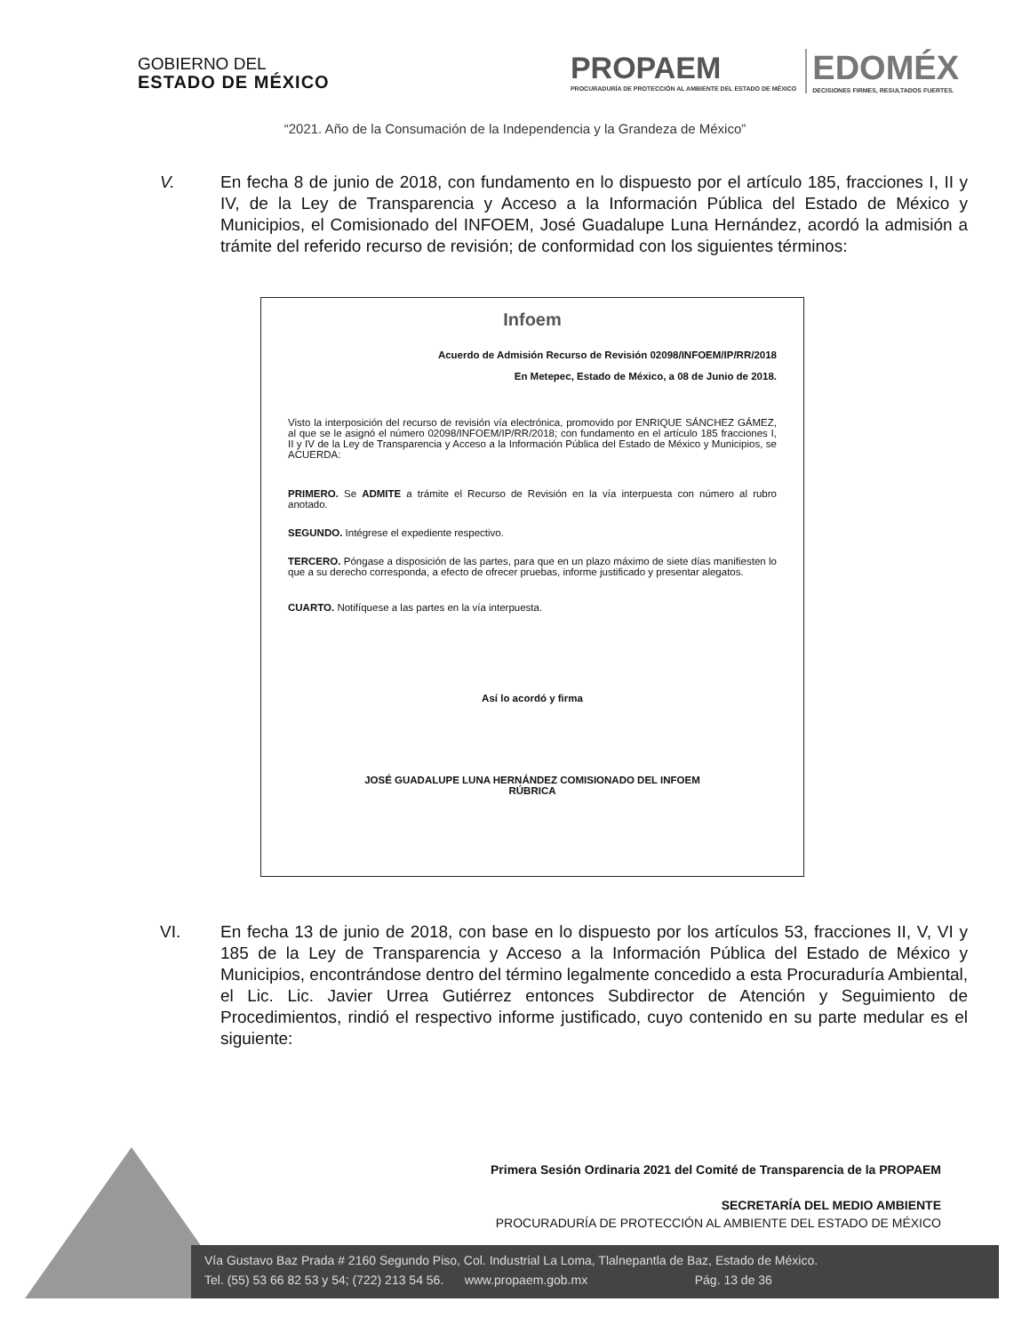GOBIERNO DEL
ESTADO DE MÉXICO
PROPAEM
PROCURADURÍA DE PROTECCIÓN AL AMBIENTE DEL ESTADO DE MÉXICO
EDOMÉX
DECISIONES FIRMES, RESULTADOS FUERTES.
“2021. Año de la Consumación de la Independencia y la Grandeza de México”
V. En fecha 8 de junio de 2018, con fundamento en lo dispuesto por el artículo 185, fracciones I, II y IV, de la Ley de Transparencia y Acceso a la Información Pública del Estado de México y Municipios, el Comisionado del INFOEM, José Guadalupe Luna Hernández, acordó la admisión a trámite del referido recurso de revisión; de conformidad con los siguientes términos:
Infoem
Acuerdo de Admisión Recurso de Revisión 02098/INFOEM/IP/RR/2018
En Metepec, Estado de México, a 08 de Junio de 2018.
Visto la interposición del recurso de revisión vía electrónica, promovido por ENRIQUE SÁNCHEZ GÁMEZ, al que se le asignó el número 02098/INFOEM/IP/RR/2018; con fundamento en el artículo 185 fracciones I, II y IV de la Ley de Transparencia y Acceso a la Información Pública del Estado de México y Municipios, se ACUERDA:
PRIMERO. Se ADMITE a trámite el Recurso de Revisión en la vía interpuesta con número al rubro anotado.
SEGUNDO. Intégrese el expediente respectivo.
TERCERO. Póngase a disposición de las partes, para que en un plazo máximo de siete días manifiesten lo que a su derecho corresponda, a efecto de ofrecer pruebas, informe justificado y presentar alegatos.
CUARTO. Notifíquese a las partes en la vía interpuesta.
Así lo acordó y firma
JOSÉ GUADALUPE LUNA HERNÁNDEZ COMISIONADO DEL INFOEM
RÚBRICA
VI. En fecha 13 de junio de 2018, con base en lo dispuesto por los artículos 53, fracciones II, V, VI y 185 de la Ley de Transparencia y Acceso a la Información Pública del Estado de México y Municipios, encontrándose dentro del término legalmente concedido a esta Procuraduría Ambiental, el Lic. Lic. Javier Urrea Gutiérrez entonces Subdirector de Atención y Seguimiento de Procedimientos, rindió el respectivo informe justificado, cuyo contenido en su parte medular es el siguiente:
Primera Sesión Ordinaria 2021 del Comité de Transparencia de la PROPAEM
SECRETARÍA DEL MEDIO AMBIENTE
PROCURADURÍA DE PROTECCIÓN AL AMBIENTE DEL ESTADO DE MÉXICO
Vía Gustavo Baz Prada # 2160 Segundo Piso, Col. Industrial La Loma, Tlalnepantla de Baz, Estado de México.
Tel. (55) 53 66 82 53 y 54; (722) 213 54 56. www.propaem.gob.mx Pág. 13 de 36